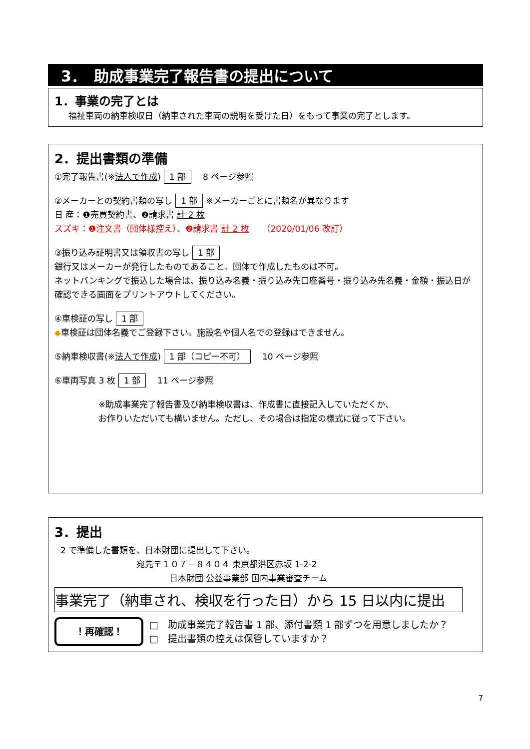3．　助成事業完了報告書の提出について
1．事業の完了とは
福祉車両の納車検収日（納車された車両の説明を受けた日）をもって事業の完了とします。
2．提出書類の準備
①完了報告書(※法人で作成) 1 部　8 ページ参照
②メーカーとの契約書類の写し 1 部 ※メーカーごとに書類名が異なります
日 産：❶売買契約書、❷請求書 計 2 枚
スズキ：❶注文書（団体様控え）、❷請求書 計 2 枚　　（2020/01/06 改訂）
③振り込み証明書又は領収書の写し 1 部
銀行又はメーカーが発行したものであること。団体で作成したものは不可。
ネットバンキングで振込した場合は、振り込み名義・振り込み先口座番号・振り込み先名義・金額・振込日が確認できる画面をプリントアウトしてください。
④車検証の写し 1 部
◆車検証は団体名義でご登録下さい。施設名や個人名での登録はできません。
⑤納車検収書(※法人で作成) 1 部（コピー不可）　10 ページ参照
⑥車両写真 3 枚 1 部　11 ページ参照
※助成事業完了報告書及び納車検収書は、作成書に直接記入していただくか、
お作りいただいても構いません。ただし、その場合は指定の様式に従って下さい。
3．提出
2 で準備した書類を、日本財団に提出して下さい。
宛先〒１０７－８４０４ 東京都港区赤坂 1-2-2
日本財団 公益事業部 国内事業審査チーム
事業完了（納車され、検収を行った日）から 15 日以内に提出
！再確認！
□　助成事業完了報告書 1 部、添付書類 1 部ずつを用意しましたか？
□　提出書類の控えは保管していますか？
7